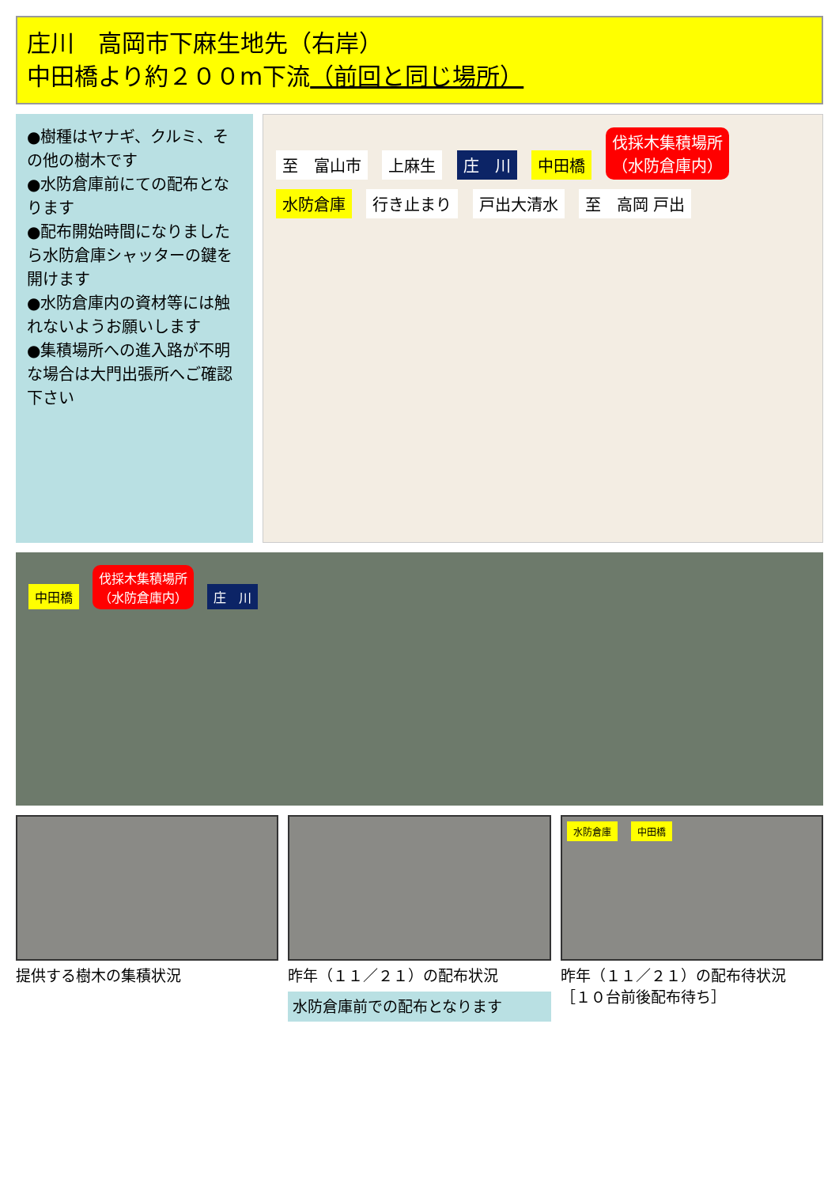庄川　高岡市下麻生地先（右岸）
中田橋より約２００m下流（前回と同じ場所）
●樹種はヤナギ、クルミ、その他の樹木です
●水防倉庫前にての配布となります
●配布開始時間になりましたら水防倉庫シャッターの鍵を開けます
●水防倉庫内の資材等には触れないようお願いします
●集積場所への進入路が不明な場合は大門出張所へご確認下さい
至　富山市 上麻生 庄　川 中田橋 伐採木集積場所
（水防倉庫内） 水防倉庫 行き止まり 戸出大清水 至　高岡 戸出
中田橋 伐採木集積場所
（水防倉庫内） 庄　川
提供する樹木の集積状況
昨年（１１／２１）の配布状況
水防倉庫前での配布となります
水防倉庫 中田橋
昨年（１１／２１）の配布待状況
［１０台前後配布待ち］